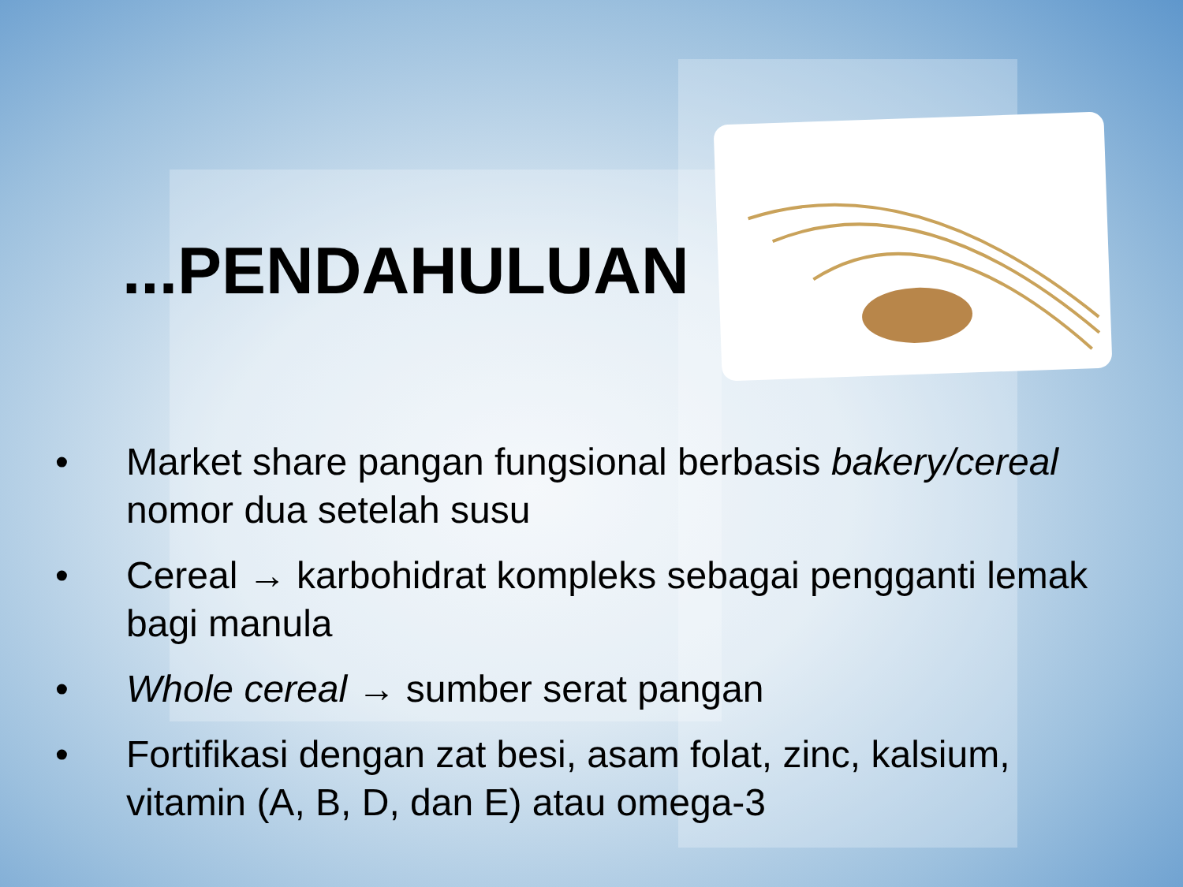...PENDAHULUAN
• Market share pangan fungsional berbasis bakery/cereal nomor dua setelah susu
• Cereal → karbohidrat kompleks sebagai pengganti lemak bagi manula
• Whole cereal → sumber serat pangan
• Fortifikasi dengan zat besi, asam folat, zinc, kalsium, vitamin (A, B, D, dan E) atau omega-3